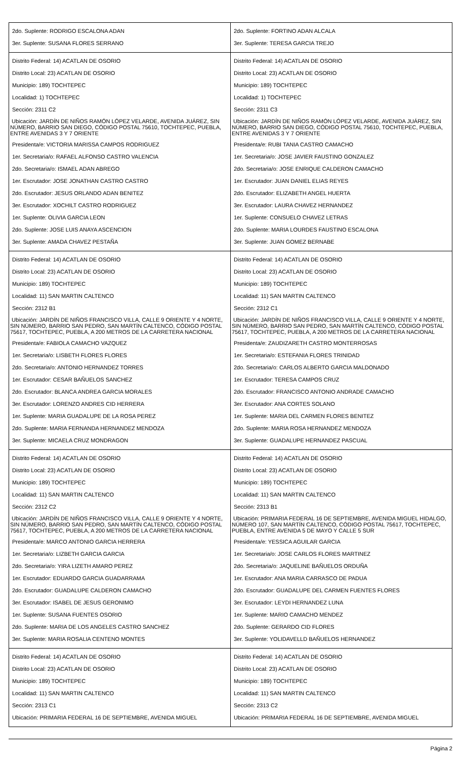| 2do. Suplente: RODRIGO ESCALONA ADAN 3er. Suplente: SUSANA FLORES SERRANO | 2do. Suplente: FORTINO ADAN ALCALA 3er. Suplente: TERESA GARCIA TREJO |
| Distrito Federal: 14) ACATLAN DE OSORIO Distrito Local: 23) ACATLAN DE OSORIO Municipio: 189) TOCHTEPEC Localidad: 1) TOCHTEPEC Sección: 2311 C2 Ubicación: JARDÍN DE NIÑOS RAMÓN LÓPEZ VELARDE, AVENIDA JUÁREZ, SIN NÚMERO, BARRIO SAN DIEGO, CÓDIGO POSTAL 75610, TOCHTEPEC, PUEBLA, ENTRE AVENIDAS 3 Y 7 ORIENTE Presidenta/e: VICTORIA MARISSA CAMPOS RODRIGUEZ 1er. Secretaria/o: RAFAEL ALFONSO CASTRO VALENCIA 2do. Secretaria/o: ISMAEL ADAN ABREGO 1er. Escrutador: JOSE JONATHAN CASTRO CASTRO 2do. Escrutador: JESUS ORLANDO ADAN BENITEZ 3er. Escrutador: XOCHILT CASTRO RODRIGUEZ 1er. Suplente: OLIVIA GARCIA LEON 2do. Suplente: JOSE LUIS ANAYA ASCENCION 3er. Suplente: AMADA CHAVEZ PESTAÑA | Distrito Federal: 14) ACATLAN DE OSORIO Distrito Local: 23) ACATLAN DE OSORIO Municipio: 189) TOCHTEPEC Localidad: 1) TOCHTEPEC Sección: 2311 C3 Ubicación: JARDÍN DE NIÑOS RAMÓN LÓPEZ VELARDE, AVENIDA JUÁREZ, SIN NÚMERO, BARRIO SAN DIEGO, CÓDIGO POSTAL 75610, TOCHTEPEC, PUEBLA, ENTRE AVENIDAS 3 Y 7 ORIENTE Presidenta/e: RUBI TANIA CASTRO CAMACHO 1er. Secretaria/o: JOSE JAVIER FAUSTINO GONZALEZ 2do. Secretaria/o: JOSE ENRIQUE CALDERON CAMACHO 1er. Escrutador: JUAN DANIEL ELIAS REYES 2do. Escrutador: ELIZABETH ANGEL HUERTA 3er. Escrutador: LAURA CHAVEZ HERNANDEZ 1er. Suplente: CONSUELO CHAVEZ LETRAS 2do. Suplente: MARIA LOURDES FAUSTINO ESCALONA 3er. Suplente: JUAN GOMEZ BERNABE |
| Distrito Federal: 14) ACATLAN DE OSORIO Distrito Local: 23) ACATLAN DE OSORIO Municipio: 189) TOCHTEPEC Localidad: 11) SAN MARTIN CALTENCO Sección: 2312 B1 Ubicación: JARDÍN DE NIÑOS FRANCISCO VILLA, CALLE 9 ORIENTE Y 4 NORTE, SIN NÚMERO, BARRIO SAN PEDRO, SAN MARTÍN CALTENCO, CÓDIGO POSTAL 75617, TOCHTEPEC, PUEBLA, A 200 METROS DE LA CARRETERA NACIONAL Presidenta/e: FABIOLA CAMACHO VAZQUEZ 1er. Secretaria/o: LISBETH FLORES FLORES 2do. Secretaria/o: ANTONIO HERNANDEZ TORRES 1er. Escrutador: CESAR BAÑUELOS SANCHEZ 2do. Escrutador: BLANCA ANDREA GARCIA MORALES 3er. Escrutador: LORENZO ANDRES CID HERRERA 1er. Suplente: MARIA GUADALUPE DE LA ROSA PEREZ 2do. Suplente: MARIA FERNANDA HERNANDEZ MENDOZA 3er. Suplente: MICAELA CRUZ MONDRAGON | Distrito Federal: 14) ACATLAN DE OSORIO Distrito Local: 23) ACATLAN DE OSORIO Municipio: 189) TOCHTEPEC Localidad: 11) SAN MARTIN CALTENCO Sección: 2312 C1 Ubicación: JARDÍN DE NIÑOS FRANCISCO VILLA, CALLE 9 ORIENTE Y 4 NORTE, SIN NÚMERO, BARRIO SAN PEDRO, SAN MARTÍN CALTENCO, CÓDIGO POSTAL 75617, TOCHTEPEC, PUEBLA, A 200 METROS DE LA CARRETERA NACIONAL Presidenta/e: ZAUDIZARETH CASTRO MONTERROSAS 1er. Secretaria/o: ESTEFANIA FLORES TRINIDAD 2do. Secretaria/o: CARLOS ALBERTO GARCIA MALDONADO 1er. Escrutador: TERESA CAMPOS CRUZ 2do. Escrutador: FRANCISCO ANTONIO ANDRADE CAMACHO 3er. Escrutador: ANA CORTES SOLANO 1er. Suplente: MARIA DEL CARMEN FLORES BENITEZ 2do. Suplente: MARIA ROSA HERNANDEZ MENDOZA 3er. Suplente: GUADALUPE HERNANDEZ PASCUAL |
| Distrito Federal: 14) ACATLAN DE OSORIO Distrito Local: 23) ACATLAN DE OSORIO Municipio: 189) TOCHTEPEC Localidad: 11) SAN MARTIN CALTENCO Sección: 2312 C2 Ubicación: JARDÍN DE NIÑOS FRANCISCO VILLA, CALLE 9 ORIENTE Y 4 NORTE, SIN NÚMERO, BARRIO SAN PEDRO, SAN MARTÍN CALTENCO, CÓDIGO POSTAL 75617, TOCHTEPEC, PUEBLA, A 200 METROS DE LA CARRETERA NACIONAL Presidenta/e: MARCO ANTONIO GARCIA HERRERA 1er. Secretaria/o: LIZBETH GARCIA GARCIA 2do. Secretaria/o: YIRA LIZETH AMARO PEREZ 1er. Escrutador: EDUARDO GARCIA GUADARRAMA 2do. Escrutador: GUADALUPE CALDERON CAMACHO 3er. Escrutador: ISABEL DE JESUS GERONIMO 1er. Suplente: SUSANA FUENTES OSORIO 2do. Suplente: MARIA DE LOS ANGELES CASTRO SANCHEZ 3er. Suplente: MARIA ROSALIA CENTENO MONTES | Distrito Federal: 14) ACATLAN DE OSORIO Distrito Local: 23) ACATLAN DE OSORIO Municipio: 189) TOCHTEPEC Localidad: 11) SAN MARTIN CALTENCO Sección: 2313 B1 Ubicación: PRIMARIA FEDERAL 16 DE SEPTIEMBRE, AVENIDA MIGUEL HIDALGO, NÚMERO 107, SAN MARTÍN CALTENCO, CÓDIGO POSTAL 75617, TOCHTEPEC, PUEBLA, ENTRE AVENIDA 5 DE MAYO Y CALLE 5 SUR Presidenta/e: YESSICA AGUILAR GARCIA 1er. Secretaria/o: JOSE CARLOS FLORES MARTINEZ 2do. Secretaria/o: JAQUELINE BAÑUELOS ORDUÑA 1er. Escrutador: ANA MARIA CARRASCO DE PADUA 2do. Escrutador: GUADALUPE DEL CARMEN FUENTES FLORES 3er. Escrutador: LEYDI HERNANDEZ LUNA 1er. Suplente: MARIO CAMACHO MENDEZ 2do. Suplente: GERARDO CID FLORES 3er. Suplente: YOLIDAVELLD BAÑUELOS HERNANDEZ |
| Distrito Federal: 14) ACATLAN DE OSORIO Distrito Local: 23) ACATLAN DE OSORIO Municipio: 189) TOCHTEPEC Localidad: 11) SAN MARTIN CALTENCO Sección: 2313 C1 Ubicación: PRIMARIA FEDERAL 16 DE SEPTIEMBRE, AVENIDA MIGUEL | Distrito Federal: 14) ACATLAN DE OSORIO Distrito Local: 23) ACATLAN DE OSORIO Municipio: 189) TOCHTEPEC Localidad: 11) SAN MARTIN CALTENCO Sección: 2313 C2 Ubicación: PRIMARIA FEDERAL 16 DE SEPTIEMBRE, AVENIDA MIGUEL |
Página 2